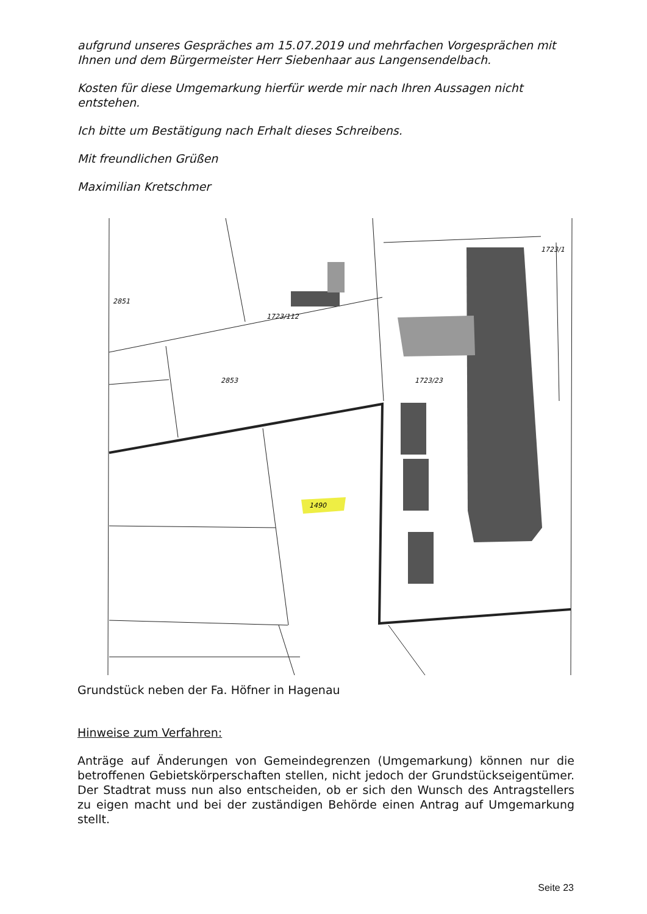aufgrund unseres Gespräches am 15.07.2019 und mehrfachen Vorgesprächen mit Ihnen und dem Bürgermeister Herr Siebenhaar aus Langensendelbach.
Kosten für diese Umgemarkung hierfür werde mir nach Ihren Aussagen nicht entstehen.
Ich bitte um Bestätigung nach Erhalt dieses Schreibens.
Mit freundlichen Grüßen
Maximilian Kretschmer
2851
1723/112
2853
1723/23
1723/1
1490
Grundstück neben der Fa. Höfner in Hagenau
Hinweise zum Verfahren:
Anträge auf Änderungen von Gemeindegrenzen (Umgemarkung) können nur die betroffenen Gebietskörperschaften stellen, nicht jedoch der Grundstückseigentümer. Der Stadtrat muss nun also entscheiden, ob er sich den Wunsch des Antragstellers zu eigen macht und bei der zuständigen Behörde einen Antrag auf Umgemarkung stellt.
Seite 23